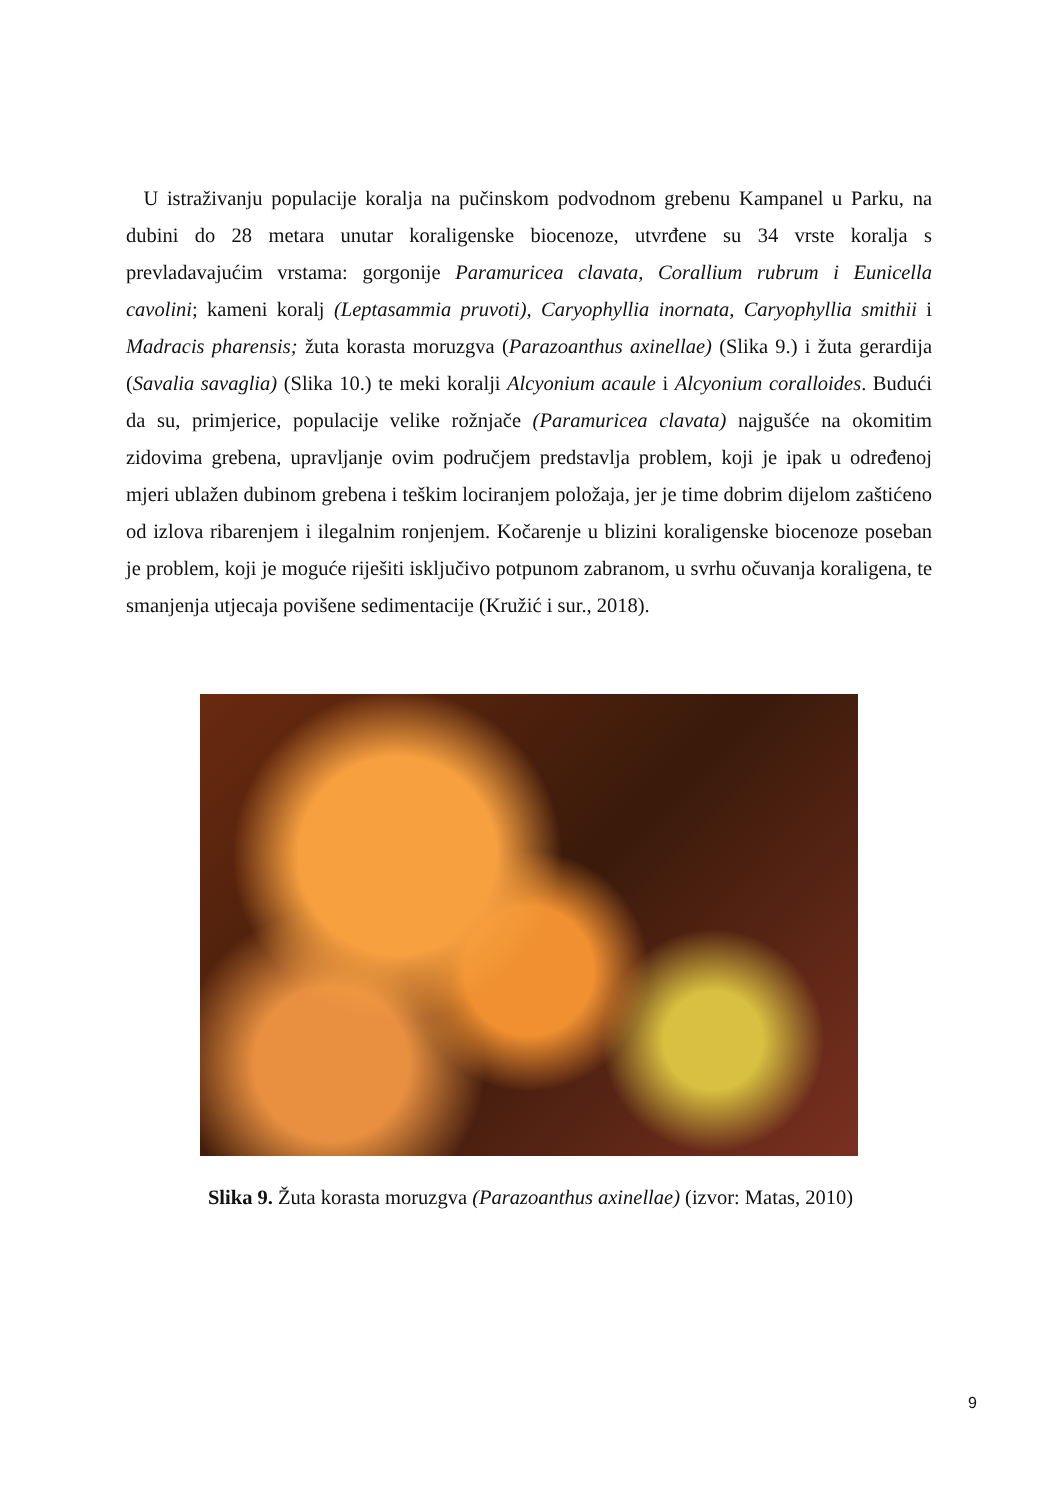U istraživanju populacije koralja na pučinskom podvodnom grebenu Kampanel u Parku, na dubini do 28 metara unutar koraligenske biocenoze, utvrđene su 34 vrste koralja s prevladavajućim vrstama: gorgonije Paramuricea clavata, Corallium rubrum i Eunicella cavolini; kameni koralj (Leptasammia pruvoti), Caryophyllia inornata, Caryophyllia smithii i Madracis pharensis; žuta korasta moruzgva (Parazoanthus axinellae) (Slika 9.) i žuta gerardija (Savalia savaglia) (Slika 10.) te meki koralji Alcyonium acaule i Alcyonium coralloides. Budući da su, primjerice, populacije velike rožnjače (Paramuricea clavata) najgušće na okomitim zidovima grebena, upravljanje ovim područjem predstavlja problem, koji je ipak u određenoj mjeri ublažen dubinom grebena i teškim lociranjem položaja, jer je time dobrim dijelom zaštićeno od izlova ribarenjem i ilegalnim ronjenjem. Kočarenje u blizini koraligenske biocenoze poseban je problem, koji je moguće riješiti isključivo potpunom zabranom, u svrhu očuvanja koraligena, te smanjenja utjecaja povišene sedimentacije (Kružić i sur., 2018).
Slika 9. Žuta korasta moruzgva (Parazoanthus axinellae) (izvor: Matas, 2010)
9